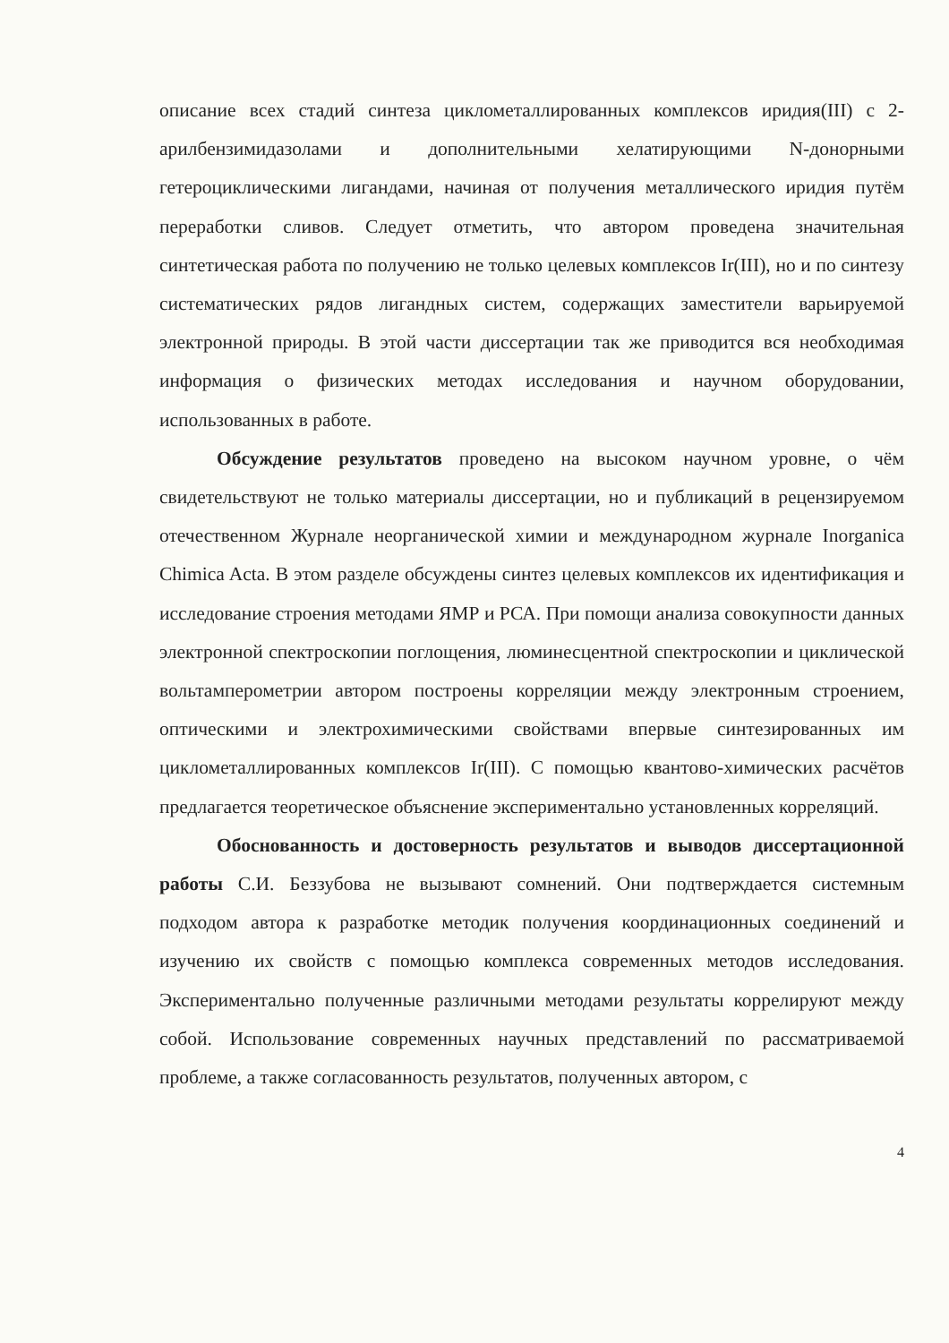описание всех стадий синтеза циклометаллированных комплексов иридия(III) с 2-арилбензимидазолами и дополнительными хелатирующими N-донорными гетероциклическими лигандами, начиная от получения металлического иридия путём переработки сливов. Следует отметить, что автором проведена значительная синтетическая работа по получению не только целевых комплексов Ir(III), но и по синтезу систематических рядов лигандных систем, содержащих заместители варьируемой электронной природы. В этой части диссертации так же приводится вся необходимая информация о физических методах исследования и научном оборудовании, использованных в работе.
Обсуждение результатов проведено на высоком научном уровне, о чём свидетельствуют не только материалы диссертации, но и публикаций в рецензируемом отечественном Журнале неорганической химии и международном журнале Inorganica Chimica Acta. В этом разделе обсуждены синтез целевых комплексов их идентификация и исследование строения методами ЯМР и РСА. При помощи анализа совокупности данных электронной спектроскопии поглощения, люминесцентной спектроскопии и циклической вольтамперометрии автором построены корреляции между электронным строением, оптическими и электрохимическими свойствами впервые синтезированных им циклометаллированных комплексов Ir(III). С помощью квантово-химических расчётов предлагается теоретическое объяснение экспериментально установленных корреляций.
Обоснованность и достоверность результатов и выводов диссертационной работы С.И. Беззубова не вызывают сомнений. Они подтверждается системным подходом автора к разработке методик получения координационных соединений и изучению их свойств с помощью комплекса современных методов исследования. Экспериментально полученные различными методами результаты коррелируют между собой. Использование современных научных представлений по рассматриваемой проблеме, а также согласованность результатов, полученных автором, с
4